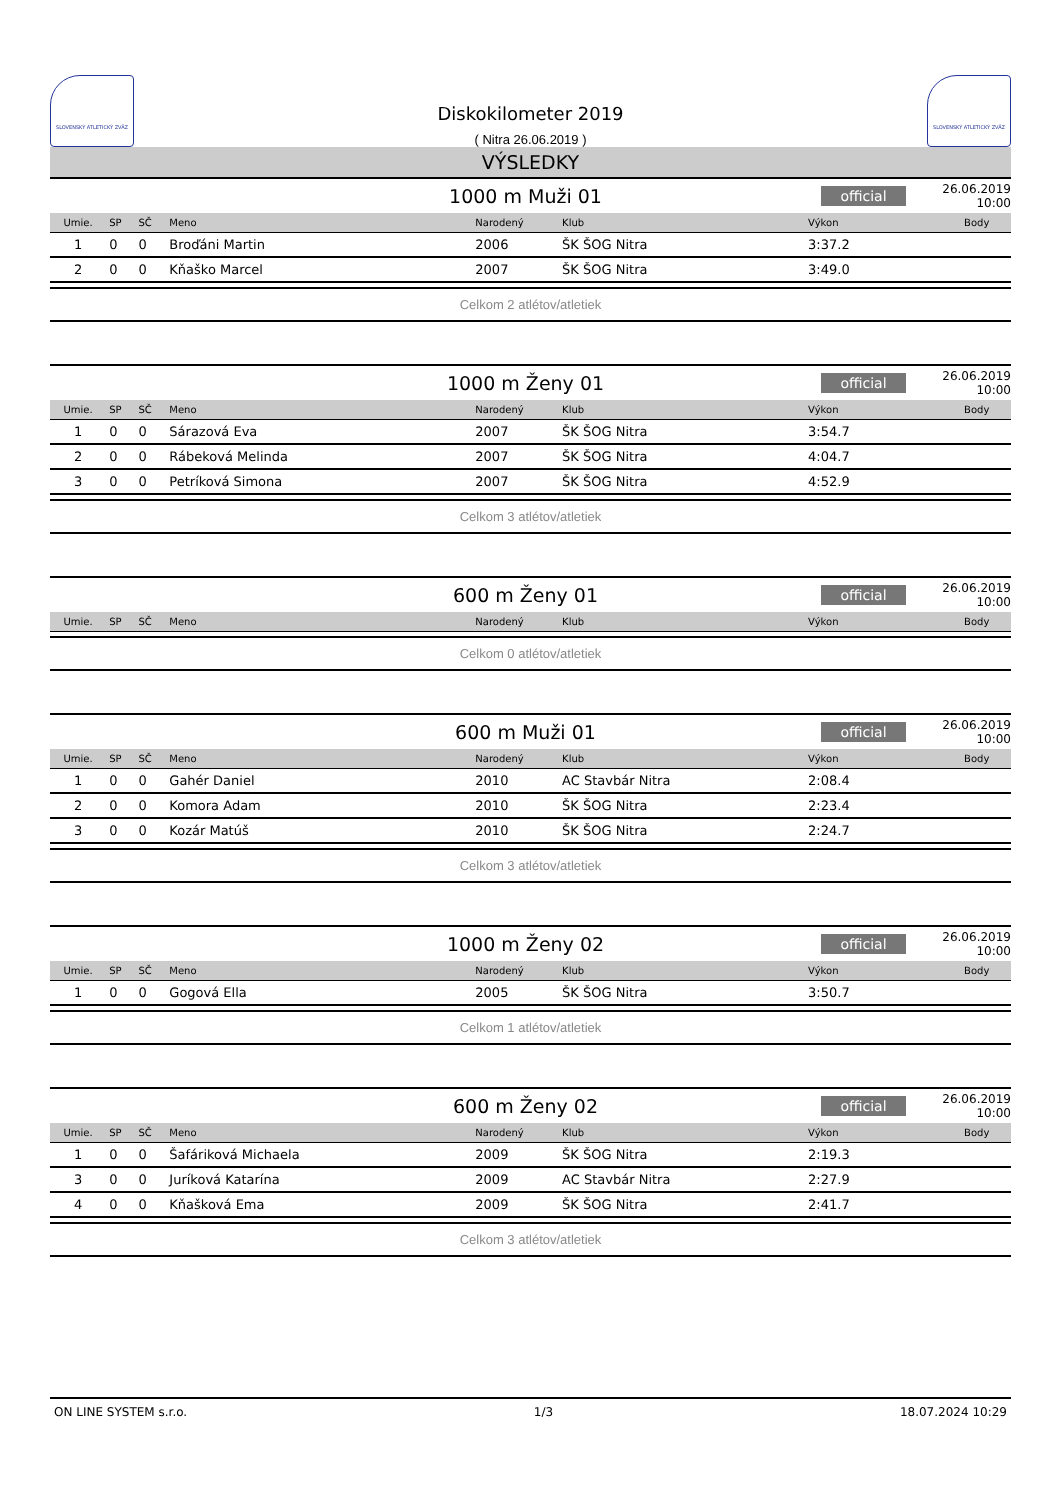SLOVENSKÝ ATLETICKÝ ZVÄZ
Diskokilometer 2019
( Nitra 26.06.2019 )
SLOVENSKÝ ATLETICKÝ ZVÄZ
VÝSLEDKY
1000 m Muži 01 official 26.06.2019 10:00
| Umie. | SP | SČ | Meno | Narodený | Klub | Výkon | Body |
| --- | --- | --- | --- | --- | --- | --- | --- |
| 1 | 0 | 0 | Broďáni Martin | 2006 | ŠK ŠOG Nitra | 3:37.2 | |
| 2 | 0 | 0 | Kňaško Marcel | 2007 | ŠK ŠOG Nitra | 3:49.0 | |
Celkom 2 atlétov/atletiek
1000 m Ženy 01 official 26.06.2019 10:00
| Umie. | SP | SČ | Meno | Narodený | Klub | Výkon | Body |
| --- | --- | --- | --- | --- | --- | --- | --- |
| 1 | 0 | 0 | Sárazová Eva | 2007 | ŠK ŠOG Nitra | 3:54.7 | |
| 2 | 0 | 0 | Rábeková Melinda | 2007 | ŠK ŠOG Nitra | 4:04.7 | |
| 3 | 0 | 0 | Petríková Simona | 2007 | ŠK ŠOG Nitra | 4:52.9 | |
Celkom 3 atlétov/atletiek
600 m Ženy 01 official 26.06.2019 10:00
| Umie. | SP | SČ | Meno | Narodený | Klub | Výkon | Body |
| --- | --- | --- | --- | --- | --- | --- | --- |
Celkom 0 atlétov/atletiek
600 m Muži 01 official 26.06.2019 10:00
| Umie. | SP | SČ | Meno | Narodený | Klub | Výkon | Body |
| --- | --- | --- | --- | --- | --- | --- | --- |
| 1 | 0 | 0 | Gahér Daniel | 2010 | AC Stavbár Nitra | 2:08.4 | |
| 2 | 0 | 0 | Komora Adam | 2010 | ŠK ŠOG Nitra | 2:23.4 | |
| 3 | 0 | 0 | Kozár Matúš | 2010 | ŠK ŠOG Nitra | 2:24.7 | |
Celkom 3 atlétov/atletiek
1000 m Ženy 02 official 26.06.2019 10:00
| Umie. | SP | SČ | Meno | Narodený | Klub | Výkon | Body |
| --- | --- | --- | --- | --- | --- | --- | --- |
| 1 | 0 | 0 | Gogová Ella | 2005 | ŠK ŠOG Nitra | 3:50.7 | |
Celkom 1 atlétov/atletiek
600 m Ženy 02 official 26.06.2019 10:00
| Umie. | SP | SČ | Meno | Narodený | Klub | Výkon | Body |
| --- | --- | --- | --- | --- | --- | --- | --- |
| 1 | 0 | 0 | Šafáriková Michaela | 2009 | ŠK ŠOG Nitra | 2:19.3 | |
| 3 | 0 | 0 | Juríková Katarína | 2009 | AC Stavbár Nitra | 2:27.9 | |
| 4 | 0 | 0 | Kňašková Ema | 2009 | ŠK ŠOG Nitra | 2:41.7 | |
Celkom 3 atlétov/atletiek
ON LINE SYSTEM s.r.o. 1/3 18.07.2024 10:29